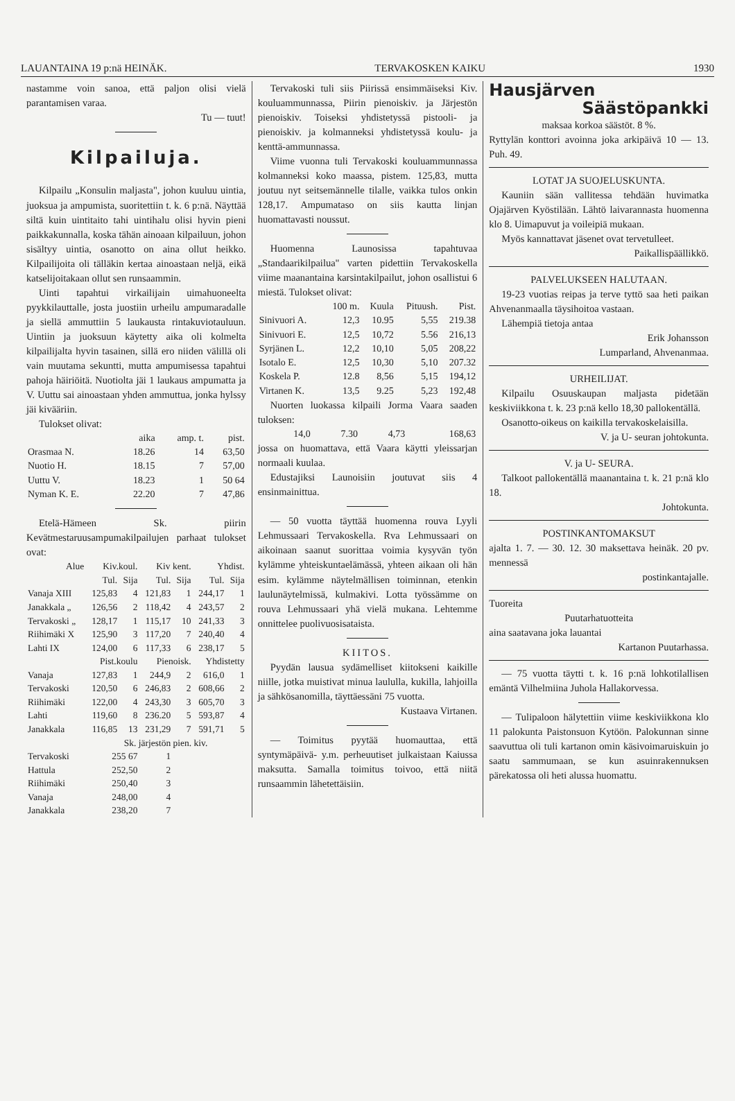LAUANTAINA 19 p:nä HEINÄK. TERVAKOSKEN KAIKU 1930
nastamme voin sanoa, että paljon olisi vielä parantamisen varaa.
Tu — tuut!
Kilpailuja.
Kilpailu „Konsulin maljasta", johon kuuluu uintia, juoksua ja ampumista, suoritettiin t. k. 6 p:nä. Näyttää siltä kuin uintitaito tahi uintihalu olisi hyvin pieni paikkakunnalla, koska tähän ainoaan kilpailuun, johon sisältyy uintia, osanotto on aina ollut heikko. Kilpailijoita oli tälläkin kertaa ainoastaan neljä, eikä katselijoitakaan ollut sen runsaammin.
Uinti tapahtui virkailijain uimahuoneelta pyykkilauttalle, josta juostiin urheilu ampumaradalle ja siellä ammuttiin 5 laukausta rintakuviotauluun. Uintiin ja juoksuun käytetty aika oli kolmelta kilpailijalta hyvin tasainen, sillä ero niiden välillä oli vain muutama sekuntti, mutta ampumisessa tapahtui pahoja häiriöitä. Nuotiolta jäi 1 laukaus ampumatta ja V. Uuttu sai ainoastaan yhden ammuttua, jonka hylssy jäi kivääriin.
Tulokset olivat:
| | aika | amp. t. | pist. |
| --- | --- | --- | --- |
| Orasmaa N. | 18.26 | 14 | 63,50 |
| Nuotio H. | 18.15 | 7 | 57,00 |
| Uuttu V. | 18.23 | 1 | 50 64 |
| Nyman K. E. | 22.20 | 7 | 47,86 |
Etelä-Hämeen Sk. piirin Kevätmestaruusampumakilpailujen parhaat tulokset ovat:
| Alue | Kiv.koul. | | Kiv kent. | | Yhdist. | |
| --- | --- | --- | --- | --- | --- | --- |
| | Tul. | Sija | Tul. | Sija | Tul. | Sija |
| Vanaja XIII | 125,83 | 4 | 121,83 | 1 | 244,17 | 1 |
| Janakkala „ | 126,56 | 2 | 118,42 | 4 | 243,57 | 2 |
| Tervakoski „ | 128,17 | 1 | 115,17 | 10 | 241,33 | 3 |
| Riihimäki X | 125,90 | 3 | 117,20 | 7 | 240,40 | 4 |
| Lahti IX | 124,00 | 6 | 117,33 | 6 | 238,17 | 5 |
| | Pist.koulu | | Pienoisk. | | Yhdistetty | |
| Vanaja | 127,83 | 1 | 244,9 | 2 | 616,0 | 1 |
| Tervakoski | 120,50 | 6 | 246,83 | 2 | 608,66 | 2 |
| Riihimäki | 122,00 | 4 | 243,30 | 3 | 605,70 | 3 |
| Lahti | 119,60 | 8 | 236.20 | 5 | 593,87 | 4 |
| Janakkala | 116,85 | 13 | 231,29 | 7 | 591,71 | 5 |
| | Sk. järjestön pien. kiv. | | | | | |
| Tervakoski | 255 67 | | 1 | | | |
| Hattula | 252,50 | | 2 | | | |
| Riihimäki | 250,40 | | 3 | | | |
| Vanaja | 248,00 | | 4 | | | |
| Janakkala | 238,20 | | 7 | | | |
Tervakoski tuli siis Piirissä ensimmäiseksi Kiv. kouluammunnassa, Piirin pienoiskiv. ja Järjestön pienoiskiv. Toiseksi yhdistetyssä pistooli- ja pienoiskiv. ja kolmanneksi yhdistetyssä koulu- ja kenttä-ammunnassa.
Viime vuonna tuli Tervakoski kouluammunnassa kolmanneksi koko maassa, pistem. 125,83, mutta joutuu nyt seitsemännelle tilalle, vaikka tulos onkin 128,17. Ampumataso on siis kautta linjan huomattavasti noussut.
Huomenna Launosissa tapahtuvaa „Standaarikilpailua" varten pidettiin Tervakoskella viime maanantaina karsintakilpailut, johon osallistui 6 miestä. Tulokset olivat:
| | 100 m. | Kuula | Pituush. | Pist. |
| --- | --- | --- | --- | --- |
| Sinivuori A. | 12,3 | 10.95 | 5,55 | 219.38 |
| Sinivuori E. | 12,5 | 10,72 | 5.56 | 216,13 |
| Syrjänen L. | 12,2 | 10,10 | 5,05 | 208,22 |
| Isotalo E. | 12,5 | 10,30 | 5,10 | 207.32 |
| Koskela P. | 12.8 | 8,56 | 5,15 | 194,12 |
| Virtanen K. | 13,5 | 9.25 | 5,23 | 192,48 |
Nuorten luokassa kilpaili Jorma Vaara saaden tuloksen:
| | 14,0 | 7.30 | 4,73 | 168,63 |
jossa on huomattava, että Vaara käytti yleissarjan normaali kuulaa.
Edustajiksi Launoisiin joutuvat siis 4 ensinmainittua.
— 50 vuotta täyttää huomenna rouva Lyyli Lehmussaari Tervakoskella. Rva Lehmussaari on aikoinaan saanut suorittaa voimia kysyvän työn kylämme yhteiskuntaelämässä, yhteen aikaan oli hän esim. kylämme näytelmällisen toiminnan, etenkin laulunäytelmissä, kulmakivi. Lotta työssämme on rouva Lehmussaari yhä vielä mukana. Lehtemme onnittelee puolivuosisataista.
KIITOS.
Pyydän lausua sydämelliset kiitokseni kaikille niille, jotka muistivat minua laululla, kukilla, lahjoilla ja sähkösanomilla, täyttäessäni 75 vuotta.
Kustaava Virtanen.
— Toimitus pyytää huomauttaa, että syntymäpäivä- y.m. perheuutiset julkaistaan Kaiussa maksutta. Samalla toimitus toivoo, että niitä runsaammin lähetettäisiin.
Hausjärven
Säästöpankki
maksaa korkoa säästöt. 8 %.
Ryttylän konttori avoinna joka arkipäivä 10 — 13. Puh. 49.
LOTAT JA SUOJELUSKUNTA.
Kauniin sään vallitessa tehdään huvimatka Ojajärven Kyöstilään. Lähtö laivarannasta huomenna klo 8. Uimapuvut ja voileipiä mukaan.
Myös kannattavat jäsenet ovat tervetulleet.
Paikallispäällikkö.
PALVELUKSEEN HALUTAAN.
19-23 vuotias reipas ja terve tyttö saa heti paikan Ahvenanmaalla täysihoitoa vastaan.
Lähempiä tietoja antaa
Erik Johansson
Lumparland, Ahvenanmaa.
URHEILIJAT.
Kilpailu Osuuskaupan maljasta pidetään keskiviikkona t. k. 23 p:nä kello 18,30 pallokentällä.
Osanotto-oikeus on kaikilla tervakoskelaisilla.
V. ja U- seuran johtokunta.
V. ja U- SEURA.
Talkoot pallokentällä maanantaina t. k. 21 p:nä klo 18.
Johtokunta.
POSTINKANTOMAKSUT
ajalta 1. 7. — 30. 12. 30 maksettava heinäk. 20 pv. mennessä
postinkantajalle.
Tuoreita
Puutarhatuotteita
aina saatavana joka lauantai
Kartanon Puutarhassa.
— 75 vuotta täytti t. k. 16 p:nä lohkotilallisen emäntä Vilhelmiina Juhola Hallakorvessa.
— Tulipaloon hälytettiin viime keskiviikkona klo 11 palokunta Paistonsuon Kytöön. Palokunnan sinne saavuttua oli tuli kartanon omin käsivoimaruiskuin jo saatu sammumaan, se kun asuinrakennuksen pärekatossa oli heti alussa huomattu.